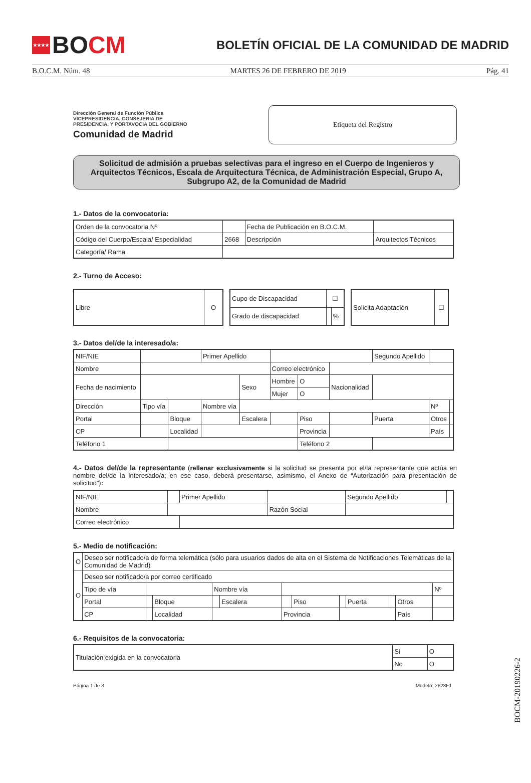★★★★ BO CM
BOLETÍN OFICIAL DE LA COMUNIDAD DE MADRID
B.O.C.M. Núm. 48 MARTES 26 DE FEBRERO DE 2019 Pág. 41
Dirección General de Función Pública
VICEPRESIDENCIA, CONSEJERIA DE
PRESIDENCIA, Y PORTAVOCIA DEL GOBIERNO
Comunidad de Madrid
Etiqueta del Registro
Solicitud de admisión a pruebas selectivas para el ingreso en el Cuerpo de Ingenieros y Arquitectos Técnicos, Escala de Arquitectura Técnica, de Administración Especial, Grupo A, Subgrupo A2, de la Comunidad de Madrid
1.- Datos de la convocatoria:
| Orden de la convocatoria Nº | | Fecha de Publicación en B.O.C.M. | |
| Código del Cuerpo/Escala/ Especialidad | 2668 | Descripción | Arquitectos Técnicos |
| Categoría/ Rama | | | |
2.- Turno de Acceso:
| Libre | O |
| Cupo de Discapacidad | ☐ | |
| Grado de discapacidad | | % |
| Solicita Adaptación | ☐ |
3.- Datos del/de la interesado/a:
| NIF/NIE | | | Primer Apellido | | | | | Segundo Apellido | | |
| Nombre | | | | | Correo electrónico | | | | | |
| Fecha de nacimiento | | | | Sexo | Hombre | O | Nacionalidad | | | |
| | | | | | Mujer | O | | | | |
| Dirección | Tipo vía | | Nombre vía | | | | | | Nº | |
| Portal | | Bloque | | Escalera | | Piso | | Puerta | Otros | |
| CP | | Localidad | | | | Provincia | | | País | |
| Teléfono 1 | | | | | | Teléfono 2 | | | | |
4.- Datos del/de la representante (rellenar exclusivamente si la solicitud se presenta por el/la representante que actúa en nombre del/de la interesado/a; en ese caso, deberá presentarse, asimismo, el Anexo de “Autorización para presentación de solicitud”):
| NIF/NIE | | Primer Apellido | | Segundo Apellido | |
| Nombre | | | Razón Social | | |
| Correo electrónico | | | | | |
5.- Medio de notificación:
| O | Deseo ser notificado/a de forma telemática (sólo para usuarios dados de alta en el Sistema de Notificaciones Telemáticas de la Comunidad de Madrid) | | | | | | | | | | | |
| O | Deseo ser notificado/a por correo certificado | | | | | | | | | | | |
| | Tipo de vía | | | Nombre vía | | | | | | | | Nº |
| | Portal | | Bloque | | Escalera | | Piso | | Puerta | | Otros | |
| | CP | | Localidad | | | Provincia | | | | | País | |
6.- Requisitos de la convocatoria:
| Titulación exigida en la convocatoria | Sí | O |
| | No | O |
Página 1 de 3 Modelo: 2628F1
BOCM-20190226-2